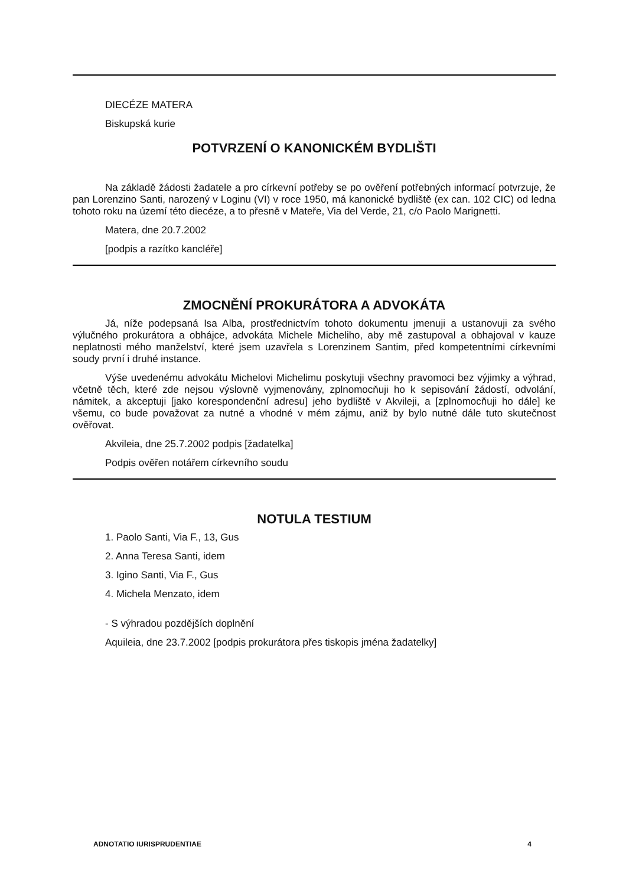DIECÉZE MATERA
Biskupská kurie
POTVRZENÍ O KANONICKÉM BYDLIŠTI
Na základě žádosti žadatele a pro církevní potřeby se po ověření potřebných informací potvrzuje, že pan Lorenzino Santi, narozený v Loginu (VI) v roce 1950, má kanonické bydliště (ex can. 102 CIC) od ledna tohoto roku na území této diecéze, a to přesně v Mateře, Via del Verde, 21, c/o Paolo Marignetti.
Matera, dne 20.7.2002
[podpis a razítko kancléře]
ZMOCNĚNÍ PROKURÁTORA A ADVOKÁTA
Já, níže podepsaná Isa Alba, prostřednictvím tohoto dokumentu jmenuji a ustanovuji za svého výlučného prokurátora a obhájce, advokáta Michele Micheliho, aby mě zastupoval a obhajoval v kauze neplatnosti mého manželství, které jsem uzavřela s Lorenzinem Santim, před kompetentními církevními soudy první i druhé instance.
Výše uvedenému advokátu Michelovi Michelimu poskytuji všechny pravomoci bez výjimky a výhrad, včetně těch, které zde nejsou výslovně vyjmenovány, zplnomocňuji ho k sepisování žádostí, odvolání, námitek, a akceptuji [jako korespondenční adresu] jeho bydliště v Akvileji, a [zplnomocňuji ho dále] ke všemu, co bude považovat za nutné a vhodné v mém zájmu, aniž by bylo nutné dále tuto skutečnost ověřovat.
Akvileia, dne 25.7.2002 podpis [žadatelka]
Podpis ověřen notářem církevního soudu
NOTULA TESTIUM
1. Paolo Santi, Via F., 13, Gus
2. Anna Teresa Santi, idem
3. Igino Santi, Via F., Gus
4. Michela Menzato, idem
- S výhradou pozdějších doplnění
Aquileia, dne 23.7.2002 [podpis prokurátora přes tiskopis jména žadatelky]
ADNOTATIO IURISPRUDENTIAE 4